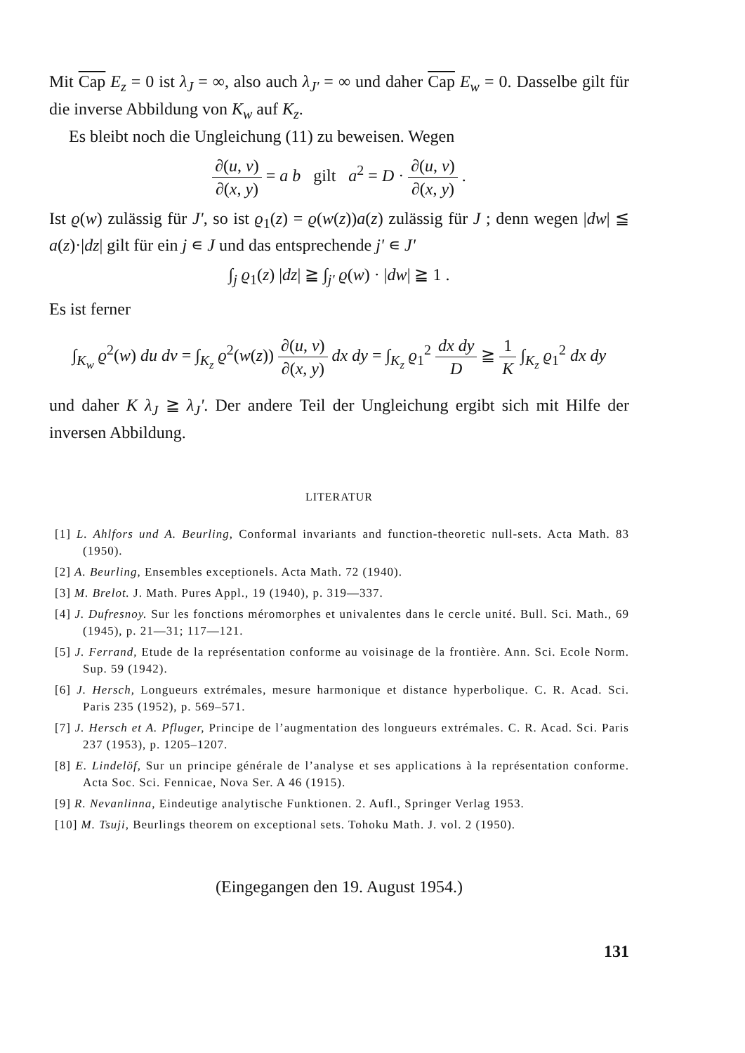Mit Cap E<sub>z</sub> = 0 ist λ<sub>J</sub> = ∞, also auch λ<sub>J'</sub> = ∞ und daher Cap E<sub>w</sub> = 0. Dasselbe gilt für die inverse Abbildung von K<sub>w</sub> auf K<sub>z</sub>.
Es bleibt noch die Ungleichung (11) zu beweisen. Wegen
∂(u, v) ∂(x, y) = a b gilt a<sup>2</sup> = D · ∂(u, v) ∂(x, y) .
Ist ϱ(w) zulässig für J', so ist ϱ<sub>1</sub>(z) = ϱ(w(z))a(z) zulässig für J ; denn wegen |dw| ≦ a(z)·|dz| gilt für ein j ∊ J und das entsprechende j' ∊ J'
∫<sub>j</sub> ϱ<sub>1</sub>(z) |dz| ≧ ∫<sub>j'</sub> ϱ(w) · |dw| ≧ 1 .
Es ist ferner
∫<sub>K<sub>w</sub></sub> ϱ<sup>2</sup>(w) du dv = ∫<sub>K<sub>z</sub></sub> ϱ<sup>2</sup>(w(z)) ∂(u, v) ∂(x, y) dx dy = ∫<sub>K<sub>z</sub></sub> ϱ<sub>1</sub><sup>2</sup> dx dy D ≧ 1 K ∫<sub>K<sub>z</sub></sub> ϱ<sub>1</sub><sup>2</sup> dx dy
und daher K λ<sub>J</sub> ≧ λ<sub>J</sub>'. Der andere Teil der Ungleichung ergibt sich mit Hilfe der inversen Abbildung.
LITERATUR
[1] L. Ahlfors und A. Beurling, Conformal invariants and function-theoretic null-sets. Acta Math. 83 (1950).
[2] A. Beurling, Ensembles exceptionels. Acta Math. 72 (1940).
[3] M. Brelot. J. Math. Pures Appl., 19 (1940), p. 319—337.
[4] J. Dufresnoy. Sur les fonctions méromorphes et univalentes dans le cercle unité. Bull. Sci. Math., 69 (1945), p. 21—31; 117—121.
[5] J. Ferrand, Etude de la représentation conforme au voisinage de la frontière. Ann. Sci. Ecole Norm. Sup. 59 (1942).
[6] J. Hersch, Longueurs extrémales, mesure harmonique et distance hyperbolique. C. R. Acad. Sci. Paris 235 (1952), p. 569–571.
[7] J. Hersch et A. Pfluger, Principe de l’augmentation des longueurs extrémales. C. R. Acad. Sci. Paris 237 (1953), p. 1205–1207.
[8] E. Lindelöf, Sur un principe générale de l’analyse et ses applications à la représentation conforme. Acta Soc. Sci. Fennicae, Nova Ser. A 46 (1915).
[9] R. Nevanlinna, Eindeutige analytische Funktionen. 2. Aufl., Springer Verlag 1953.
[10] M. Tsuji, Beurlings theorem on exceptional sets. Tohoku Math. J. vol. 2 (1950).
(Eingegangen den 19. August 1954.)
131